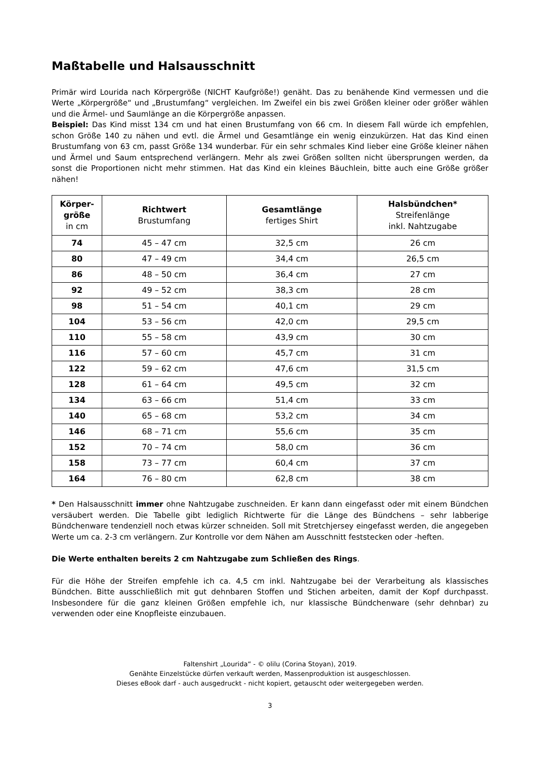Maßtabelle und Halsausschnitt
Primär wird Lourida nach Körpergröße (NICHT Kaufgröße!) genäht. Das zu benähende Kind vermessen und die Werte „Körpergröße“ und „Brustumfang“ vergleichen. Im Zweifel ein bis zwei Größen kleiner oder größer wählen und die Ärmel- und Saumlänge an die Körpergröße anpassen.
Beispiel: Das Kind misst 134 cm und hat einen Brustumfang von 66 cm. In diesem Fall würde ich empfehlen, schon Größe 140 zu nähen und evtl. die Ärmel und Gesamtlänge ein wenig einzukürzen. Hat das Kind einen Brustumfang von 63 cm, passt Größe 134 wunderbar. Für ein sehr schmales Kind lieber eine Größe kleiner nähen und Ärmel und Saum entsprechend verlängern. Mehr als zwei Größen sollten nicht übersprungen werden, da sonst die Proportionen nicht mehr stimmen. Hat das Kind ein kleines Bäuchlein, bitte auch eine Größe größer nähen!
| Körper- größe in cm | Richtwert Brustumfang | Gesamtlänge fertiges Shirt | Halsbündchen* Streifenlänge inkl. Nahtzugabe |
| --- | --- | --- | --- |
| 74 | 45 – 47 cm | 32,5 cm | 26 cm |
| 80 | 47 – 49 cm | 34,4 cm | 26,5 cm |
| 86 | 48 – 50 cm | 36,4 cm | 27 cm |
| 92 | 49 – 52 cm | 38,3 cm | 28 cm |
| 98 | 51 – 54 cm | 40,1 cm | 29 cm |
| 104 | 53 – 56 cm | 42,0 cm | 29,5 cm |
| 110 | 55 – 58 cm | 43,9 cm | 30 cm |
| 116 | 57 – 60 cm | 45,7 cm | 31 cm |
| 122 | 59 – 62 cm | 47,6 cm | 31,5 cm |
| 128 | 61 – 64 cm | 49,5 cm | 32 cm |
| 134 | 63 – 66 cm | 51,4 cm | 33 cm |
| 140 | 65 – 68 cm | 53,2 cm | 34 cm |
| 146 | 68 – 71 cm | 55,6 cm | 35 cm |
| 152 | 70 – 74 cm | 58,0 cm | 36 cm |
| 158 | 73 – 77 cm | 60,4 cm | 37 cm |
| 164 | 76 – 80 cm | 62,8 cm | 38 cm |
* Den Halsausschnitt immer ohne Nahtzugabe zuschneiden. Er kann dann eingefasst oder mit einem Bündchen versäubert werden. Die Tabelle gibt lediglich Richtwerte für die Länge des Bündchens – sehr labberige Bündchenware tendenziell noch etwas kürzer schneiden. Soll mit Stretchjersey eingefasst werden, die angegeben Werte um ca. 2-3 cm verlängern. Zur Kontrolle vor dem Nähen am Ausschnitt feststecken oder -heften.
Die Werte enthalten bereits 2 cm Nahtzugabe zum Schließen des Rings.
Für die Höhe der Streifen empfehle ich ca. 4,5 cm inkl. Nahtzugabe bei der Verarbeitung als klassisches Bündchen. Bitte ausschließlich mit gut dehnbaren Stoffen und Stichen arbeiten, damit der Kopf durchpasst. Insbesondere für die ganz kleinen Größen empfehle ich, nur klassische Bündchenware (sehr dehnbar) zu verwenden oder eine Knopfleiste einzubauen.
Faltenshirt „Lourida“ - © olilu (Corina Stoyan), 2019.
Genähte Einzelstücke dürfen verkauft werden, Massenproduktion ist ausgeschlossen.
Dieses eBook darf - auch ausgedruckt - nicht kopiert, getauscht oder weitergegeben werden.
3